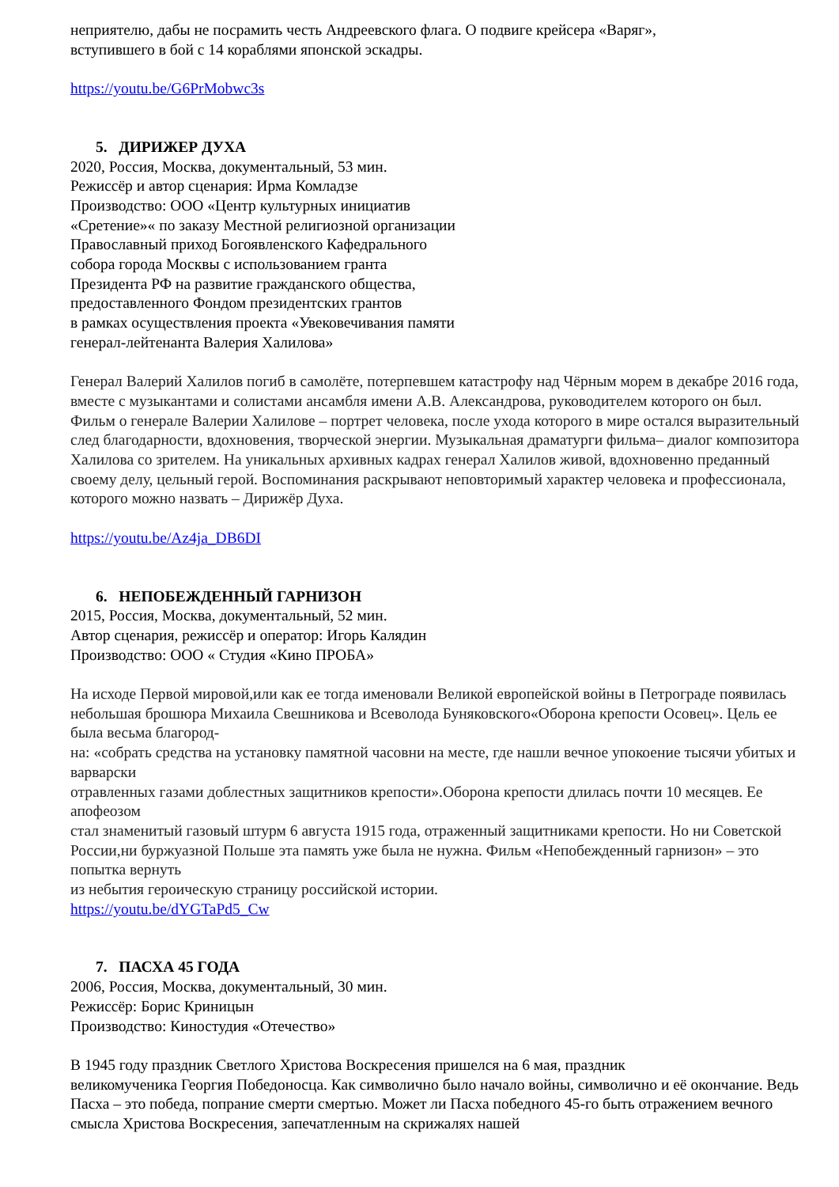неприятелю, дабы не посрамить честь Андреевского флага. О подвиге крейсера «Варяг»,
вступившего в бой с 14 кораблями японской эскадры.
https://youtu.be/G6PrMobwc3s
5. ДИРИЖЕР ДУХА
2020, Россия, Москва, документальный, 53 мин.
Режиссёр и автор сценария: Ирма Комладзе
Производство: ООО «Центр культурных инициатив
«Сретение»« по заказу Местной религиозной организации
Православный приход Богоявленского Кафедрального
собора города Москвы с использованием гранта
Президента РФ на развитие гражданского общества,
предоставленного Фондом президентских грантов
в рамках осуществления проекта «Увековечивания памяти
генерал-лейтенанта Валерия Халилова»
Генерал Валерий Халилов погиб в самолёте, потерпевшем катастрофу над Чёрным морем в декабре 2016 года, вместе с музыкантами и солистами ансамбля имени А.В. Александрова, руководителем которого он был. Фильм о генерале Валерии Халилове – портрет человека, после ухода которого в мире остался выразительный след благодарности, вдохновения, творческой энергии. Музыкальная драматурги фильма– диалог композитора Халилова со зрителем. На уникальных архивных кадрах генерал Халилов живой, вдохновенно преданный своему делу, цельный герой. Воспоминания раскрывают неповторимый характер человека и профессионала, которого можно назвать – Дирижёр Духа.
https://youtu.be/Az4ja_DB6DI
6. НЕПОБЕЖДЕННЫЙ ГАРНИЗОН
2015, Россия, Москва, документальный, 52 мин.
Автор сценария, режиссёр и оператор: Игорь Калядин
Производство: ООО « Студия «Кино ПРОБА»
На исходе Первой мировой,или как ее тогда именовали Великой европейской войны в Петрограде появилась небольшая брошюра Михаила Свешникова и Всеволода Буняковского«Оборона крепости Осовец». Цель ее была весьма благород-
на: «собрать средства на установку памятной часовни на месте, где нашли вечное упокоение тысячи убитых и варварски
отравленных газами доблестных защитников крепости».Оборона крепости длилась почти 10 месяцев. Ее апофеозом
стал знаменитый газовый штурм 6 августа 1915 года, отраженный защитниками крепости. Но ни Советской России,ни буржуазной Польше эта память уже была не нужна. Фильм «Непобежденный гарнизон» – это попытка вернуть
из небытия героическую страницу российской истории.
https://youtu.be/dYGTaPd5_Cw
7. ПАСХА 45 ГОДА
2006, Россия, Москва, документальный, 30 мин.
Режиссёр: Борис Криницын
Производство: Киностудия «Отечество»
В 1945 году праздник Светлого Христова Воскресения пришелся на 6 мая, праздник
великомученика Георгия Победоносца. Как символично было начало войны, символично и её окончание. Ведь Пасха – это победа, попрание смерти смертью. Может ли Пасха победного 45-го быть отражением вечного смысла Христова Воскресения, запечатленным на скрижалях нашей